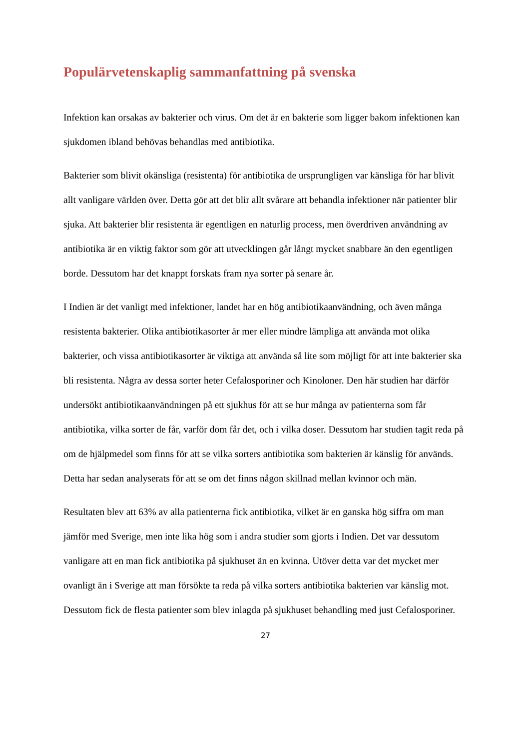Populärvetenskaplig sammanfattning på svenska
Infektion kan orsakas av bakterier och virus. Om det är en bakterie som ligger bakom infektionen kan sjukdomen ibland behövas behandlas med antibiotika.
Bakterier som blivit okänsliga (resistenta) för antibiotika de ursprungligen var känsliga för har blivit allt vanligare världen över. Detta gör att det blir allt svårare att behandla infektioner när patienter blir sjuka. Att bakterier blir resistenta är egentligen en naturlig process, men överdriven användning av antibiotika är en viktig faktor som gör att utvecklingen går långt mycket snabbare än den egentligen borde. Dessutom har det knappt forskats fram nya sorter på senare år.
I Indien är det vanligt med infektioner, landet har en hög antibiotikaanvändning, och även många resistenta bakterier. Olika antibiotikasorter är mer eller mindre lämpliga att använda mot olika bakterier, och vissa antibiotikasorter är viktiga att använda så lite som möjligt för att inte bakterier ska bli resistenta. Några av dessa sorter heter Cefalosporiner och Kinoloner. Den här studien har därför undersökt antibiotikaanvändningen på ett sjukhus för att se hur många av patienterna som får antibiotika, vilka sorter de får, varför dom får det, och i vilka doser. Dessutom har studien tagit reda på om de hjälpmedel som finns för att se vilka sorters antibiotika som bakterien är känslig för används. Detta har sedan analyserats för att se om det finns någon skillnad mellan kvinnor och män.
Resultaten blev att 63% av alla patienterna fick antibiotika, vilket är en ganska hög siffra om man jämför med Sverige, men inte lika hög som i andra studier som gjorts i Indien. Det var dessutom vanligare att en man fick antibiotika på sjukhuset än en kvinna. Utöver detta var det mycket mer ovanligt än i Sverige att man försökte ta reda på vilka sorters antibiotika bakterien var känslig mot. Dessutom fick de flesta patienter som blev inlagda på sjukhuset behandling med just Cefalosporiner.
27